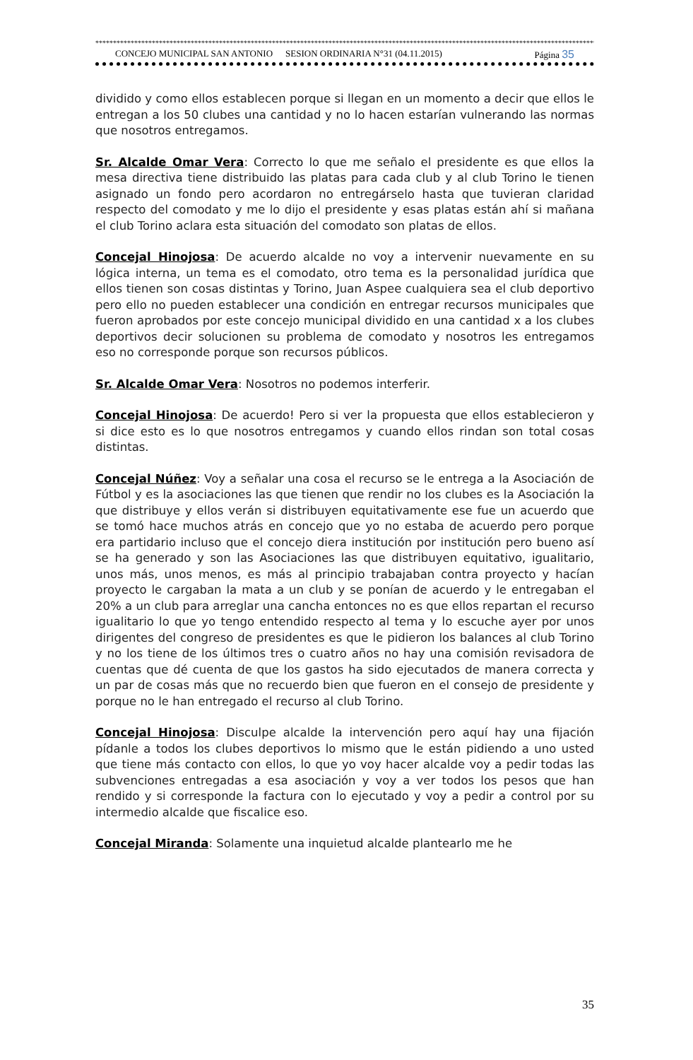****************************************************************************************************************************************************
CONCEJO MUNICIPAL SAN ANTONIO SESION ORDINARIA N°31 (04.11.2015) Página 35
dividido y como ellos establecen porque si llegan en un momento a decir que ellos le entregan a los 50 clubes una cantidad y no lo hacen estarían vulnerando las normas que nosotros entregamos.
Sr. Alcalde Omar Vera: Correcto lo que me señalo el presidente es que ellos la mesa directiva tiene distribuido las platas para cada club y al club Torino le tienen asignado un fondo pero acordaron no entregárselo hasta que tuvieran claridad respecto del comodato y me lo dijo el presidente y esas platas están ahí si mañana el club Torino aclara esta situación del comodato son platas de ellos.
Concejal Hinojosa: De acuerdo alcalde no voy a intervenir nuevamente en su lógica interna, un tema es el comodato, otro tema es la personalidad jurídica que ellos tienen son cosas distintas y Torino, Juan Aspee cualquiera sea el club deportivo pero ello no pueden establecer una condición en entregar recursos municipales que fueron aprobados por este concejo municipal dividido en una cantidad x a los clubes deportivos decir solucionen su problema de comodato y nosotros les entregamos eso no corresponde porque son recursos públicos.
Sr. Alcalde Omar Vera: Nosotros no podemos interferir.
Concejal Hinojosa: De acuerdo! Pero si ver la propuesta que ellos establecieron y si dice esto es lo que nosotros entregamos y cuando ellos rindan son total cosas distintas.
Concejal Núñez: Voy a señalar una cosa el recurso se le entrega a la Asociación de Fútbol y es la asociaciones las que tienen que rendir no los clubes es la Asociación la que distribuye y ellos verán si distribuyen equitativamente ese fue un acuerdo que se tomó hace muchos atrás en concejo que yo no estaba de acuerdo pero porque era partidario incluso que el concejo diera institución por institución pero bueno así se ha generado y son las Asociaciones las que distribuyen equitativo, igualitario, unos más, unos menos, es más al principio trabajaban contra proyecto y hacían proyecto le cargaban la mata a un club y se ponían de acuerdo y le entregaban el 20% a un club para arreglar una cancha entonces no es que ellos repartan el recurso igualitario lo que yo tengo entendido respecto al tema y lo escuche ayer por unos dirigentes del congreso de presidentes es que le pidieron los balances al club Torino y no los tiene de los últimos tres o cuatro años no hay una comisión revisadora de cuentas que dé cuenta de que los gastos ha sido ejecutados de manera correcta y un par de cosas más que no recuerdo bien que fueron en el consejo de presidente y porque no le han entregado el recurso al club Torino.
Concejal Hinojosa: Disculpe alcalde la intervención pero aquí hay una fijación pídanle a todos los clubes deportivos lo mismo que le están pidiendo a uno usted que tiene más contacto con ellos, lo que yo voy hacer alcalde voy a pedir todas las subvenciones entregadas a esa asociación y voy a ver todos los pesos que han rendido y si corresponde la factura con lo ejecutado y voy a pedir a control por su intermedio alcalde que fiscalice eso.
Concejal Miranda: Solamente una inquietud alcalde plantearlo me he
35